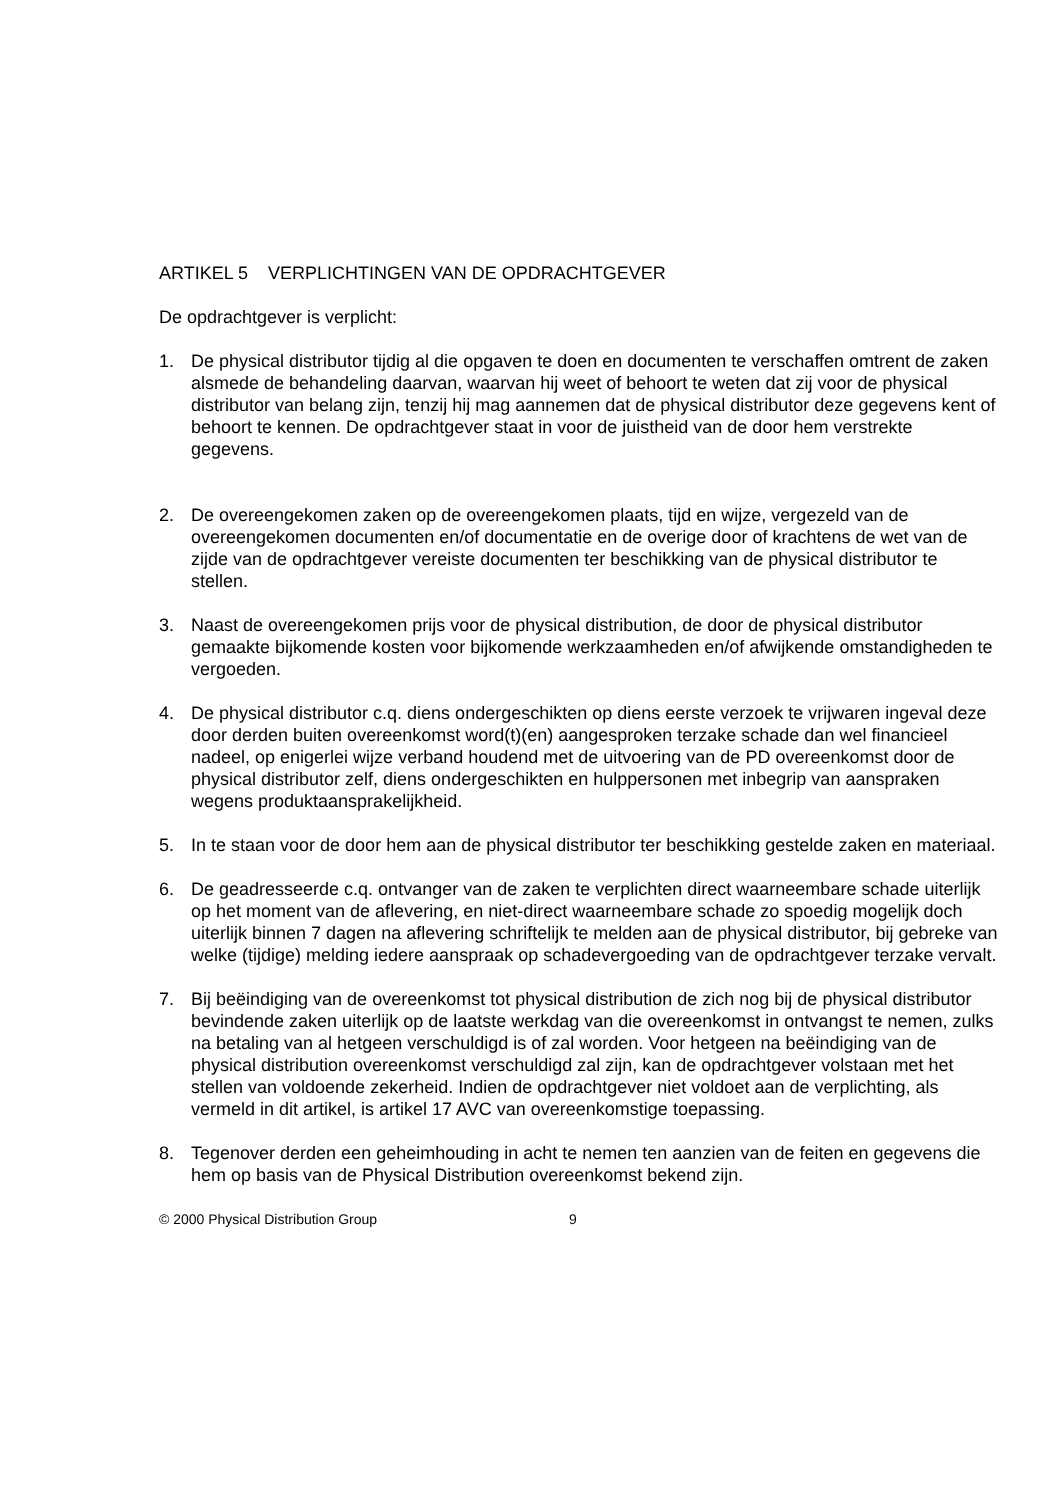ARTIKEL 5 VERPLICHTINGEN VAN DE OPDRACHTGEVER
De opdrachtgever is verplicht:
1. De physical distributor tijdig al die opgaven te doen en documenten te verschaffen omtrent de zaken alsmede de behandeling daarvan, waarvan hij weet of behoort te weten dat zij voor de physical distributor van belang zijn, tenzij hij mag aannemen dat de physical distributor deze gegevens kent of behoort te kennen. De opdrachtgever staat in voor de juistheid van de door hem verstrekte gegevens.
2. De overeengekomen zaken op de overeengekomen plaats, tijd en wijze, vergezeld van de overeengekomen documenten en/of documentatie en de overige door of krachtens de wet van de zijde van de opdrachtgever vereiste documenten ter beschikking van de physical distributor te stellen.
3. Naast de overeengekomen prijs voor de physical distribution, de door de physical distributor gemaakte bijkomende kosten voor bijkomende werkzaamheden en/of afwijkende omstandigheden te vergoeden.
4. De physical distributor c.q. diens ondergeschikten op diens eerste verzoek te vrijwaren ingeval deze door derden buiten overeenkomst word(t)(en) aangesproken terzake schade dan wel financieel nadeel, op enigerlei wijze verband houdend met de uitvoering van de PD overeenkomst door de physical distributor zelf, diens ondergeschikten en hulppersonen met inbegrip van aanspraken wegens produktaansprakelijkheid.
5. In te staan voor de door hem aan de physical distributor ter beschikking gestelde zaken en materiaal.
6. De geadresseerde c.q. ontvanger van de zaken te verplichten direct waarneembare schade uiterlijk op het moment van de aflevering, en niet-direct waarneembare schade zo spoedig mogelijk doch uiterlijk binnen 7 dagen na aflevering schriftelijk te melden aan de physical distributor, bij gebreke van welke (tijdige) melding iedere aanspraak op schadevergoeding van de opdrachtgever terzake vervalt.
7. Bij beëindiging van de overeenkomst tot physical distribution de zich nog bij de physical distributor bevindende zaken uiterlijk op de laatste werkdag van die overeenkomst in ontvangst te nemen, zulks na betaling van al hetgeen verschuldigd is of zal worden. Voor hetgeen na beëindiging van de physical distribution overeenkomst verschuldigd zal zijn, kan de opdrachtgever volstaan met het stellen van voldoende zekerheid. Indien de opdrachtgever niet voldoet aan de verplichting, als vermeld in dit artikel, is artikel 17 AVC van overeenkomstige toepassing.
8. Tegenover derden een geheimhouding in acht te nemen ten aanzien van de feiten en gegevens die hem op basis van de Physical Distribution overeenkomst bekend zijn.
© 2000 Physical Distribution Group 9